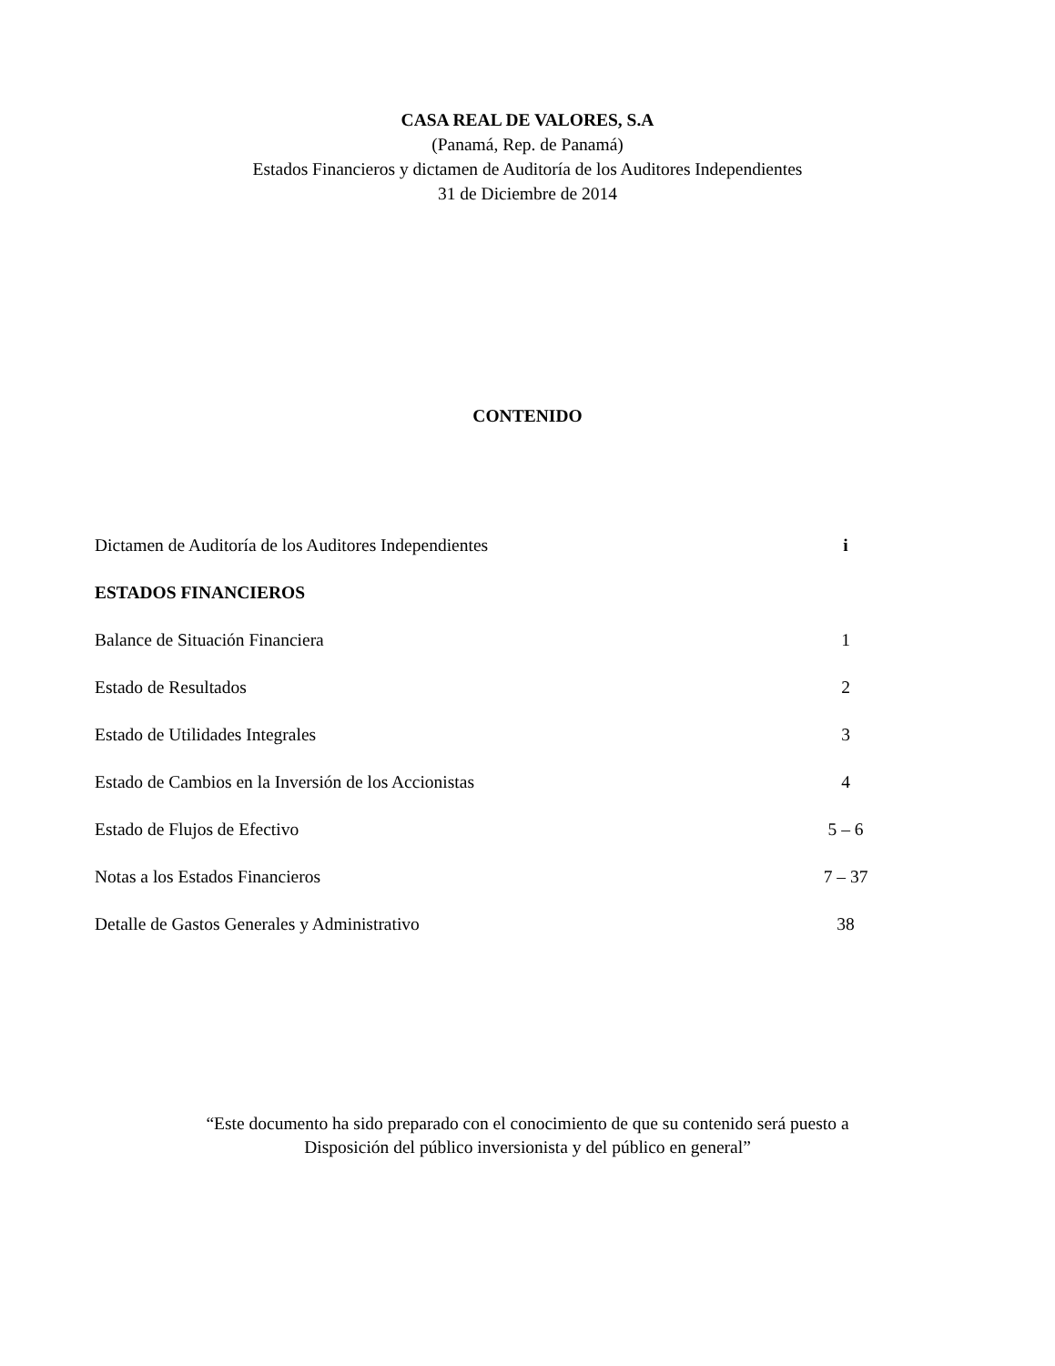CASA REAL DE VALORES, S.A
(Panamá, Rep. de Panamá)
Estados Financieros y dictamen de Auditoría de los Auditores Independientes
31 de Diciembre de 2014
CONTENIDO
| Dictamen de Auditoría de los Auditores Independientes | i |
| ESTADOS FINANCIEROS | |
| Balance de Situación Financiera | 1 |
| Estado de Resultados | 2 |
| Estado de Utilidades Integrales | 3 |
| Estado de Cambios en la Inversión de los Accionistas | 4 |
| Estado de Flujos de Efectivo | 5 – 6 |
| Notas a los Estados Financieros | 7 – 37 |
| Detalle de Gastos Generales y Administrativo | 38 |
“Este documento ha sido preparado con el conocimiento de que su contenido será puesto a
Disposición del público inversionista y del público en general”